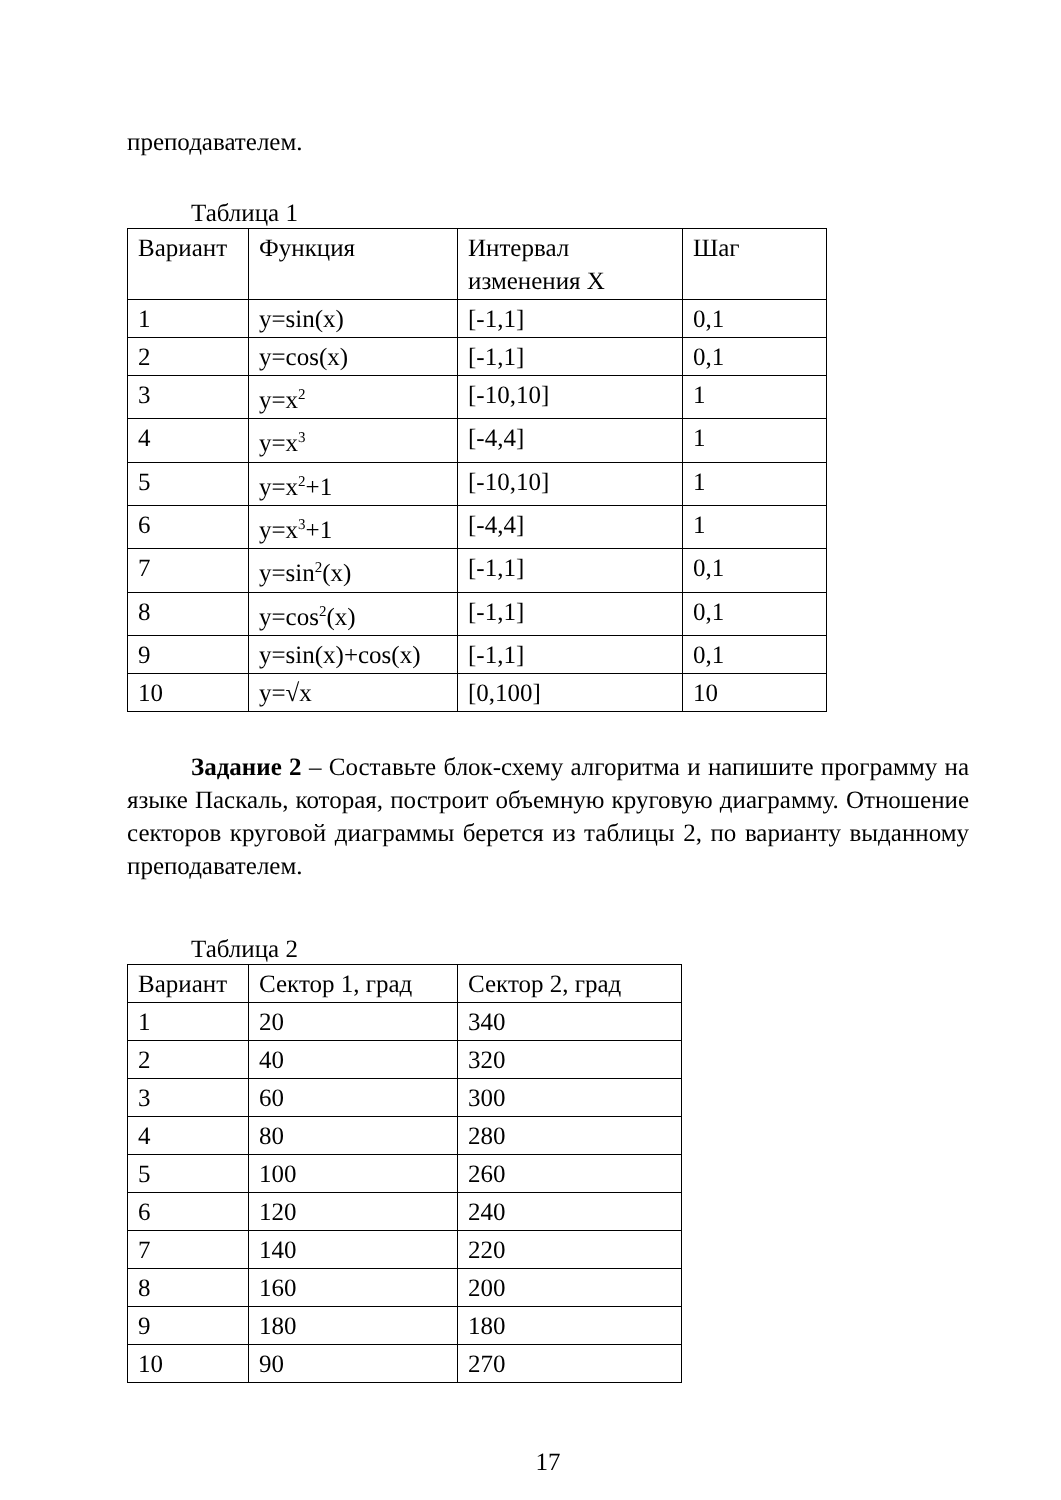преподавателем.
Таблица 1
| Вариант | Функция | Интервал изменения X | Шаг |
| 1 | y=sin(x) | [-1,1] | 0,1 |
| 2 | y=cos(x) | [-1,1] | 0,1 |
| 3 | y=x<sup>2</sup> | [-10,10] | 1 |
| 4 | y=x<sup>3</sup> | [-4,4] | 1 |
| 5 | y=x<sup>2</sup>+1 | [-10,10] | 1 |
| 6 | y=x<sup>3</sup>+1 | [-4,4] | 1 |
| 7 | y=sin<sup>2</sup>(x) | [-1,1] | 0,1 |
| 8 | y=cos<sup>2</sup>(x) | [-1,1] | 0,1 |
| 9 | y=sin(x)+cos(x) | [-1,1] | 0,1 |
| 10 | y=√x | [0,100] | 10 |
Задание 2 – Составьте блок-схему алгоритма и напишите программу на языке Паскаль, которая, построит объемную круговую диаграмму. Отношение секторов круговой диаграммы берется из таблицы 2, по варианту выданному преподавателем.
Таблица 2
| Вариант | Сектор 1, град | Сектор 2, град |
| 1 | 20 | 340 |
| 2 | 40 | 320 |
| 3 | 60 | 300 |
| 4 | 80 | 280 |
| 5 | 100 | 260 |
| 6 | 120 | 240 |
| 7 | 140 | 220 |
| 8 | 160 | 200 |
| 9 | 180 | 180 |
| 10 | 90 | 270 |
17